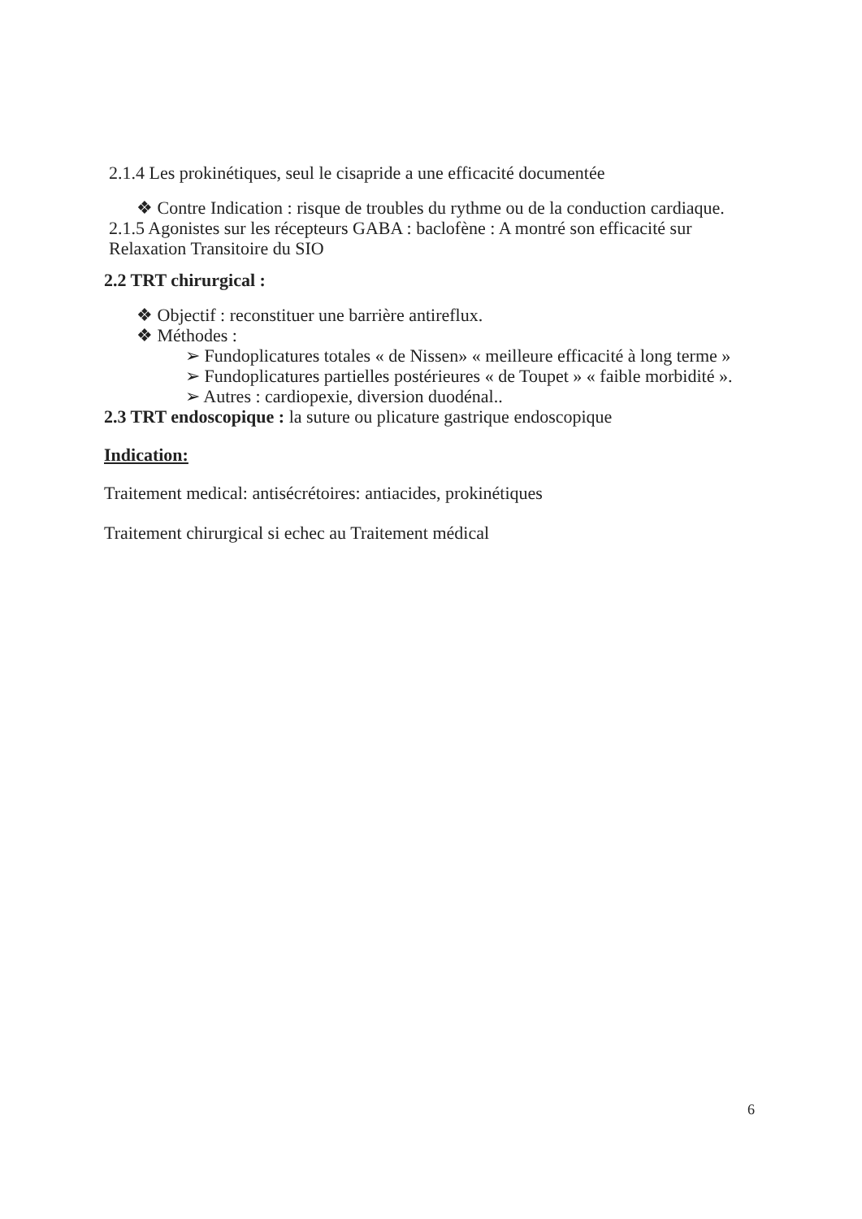2.1.4 Les prokinétiques, seul le cisapride a une efficacité documentée
❖ Contre Indication : risque de troubles du rythme ou de la conduction cardiaque.
2.1.5 Agonistes sur les récepteurs GABA : baclofène : A montré son efficacité sur Relaxation Transitoire du SIO
2.2 TRT chirurgical :
❖ Objectif : reconstituer une barrière antireflux.
❖ Méthodes :
➢ Fundoplicatures totales « de Nissen» « meilleure efficacité à long terme »
➢ Fundoplicatures partielles postérieures « de Toupet » « faible morbidité ».
➢ Autres : cardiopexie, diversion duodénal..
2.3 TRT endoscopique : la suture ou plicature gastrique endoscopique
Indication:
Traitement medical: antisécrétoires: antiacides, prokinétiques
Traitement chirurgical si echec au Traitement médical
6